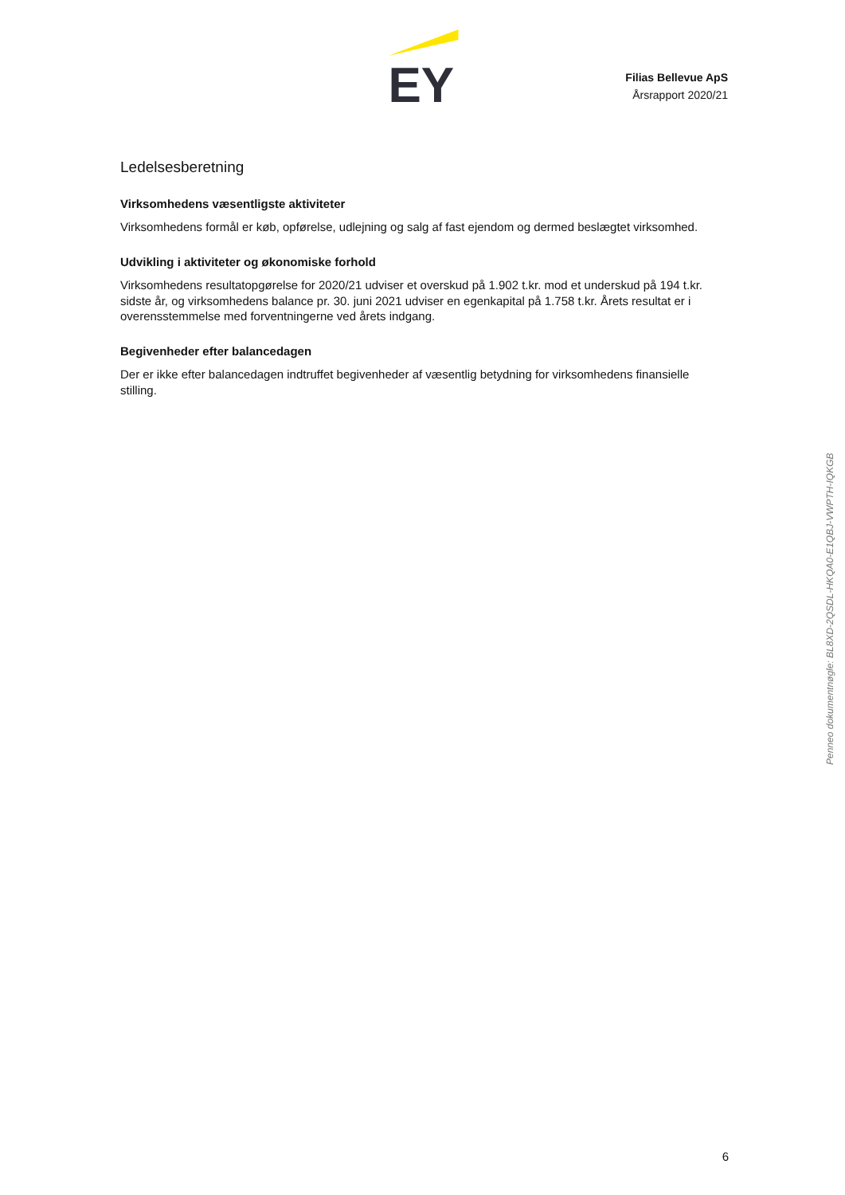EY
Filias Bellevue ApS
Årsrapport 2020/21
Ledelsesberetning
Virksomhedens væsentligste aktiviteter
Virksomhedens formål er køb, opførelse, udlejning og salg af fast ejendom og dermed beslægtet virksomhed.
Udvikling i aktiviteter og økonomiske forhold
Virksomhedens resultatopgørelse for 2020/21 udviser et overskud på 1.902 t.kr. mod et underskud på 194 t.kr. sidste år, og virksomhedens balance pr. 30. juni 2021 udviser en egenkapital på 1.758 t.kr. Årets resultat er i overensstemmelse med forventningerne ved årets indgang.
Begivenheder efter balancedagen
Der er ikke efter balancedagen indtruffet begivenheder af væsentlig betydning for virksomhedens finansielle stilling.
Penneo dokumentnøgle: BL8XD-2QSDL-HKQA0-E1QBJ-VWPTH-IQKGB
6